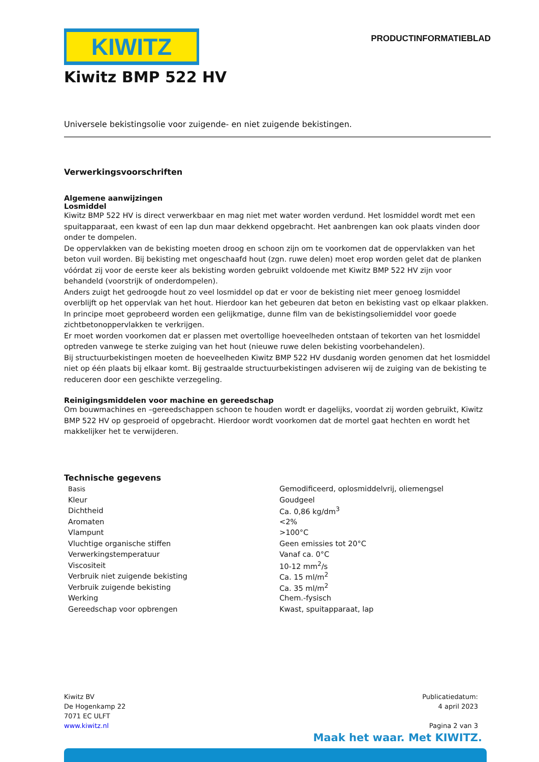KIWITZ
PRODUCTINFORMATIEBLAD
Kiwitz BMP 522 HV
Universele bekistingsolie voor zuigende- en niet zuigende bekistingen.
Verwerkingsvoorschriften
Algemene aanwijzingen
Losmiddel
Kiwitz BMP 522 HV is direct verwerkbaar en mag niet met water worden verdund. Het losmiddel wordt met een spuitapparaat, een kwast of een lap dun maar dekkend opgebracht. Het aanbrengen kan ook plaats vinden door onder te dompelen.
De oppervlakken van de bekisting moeten droog en schoon zijn om te voorkomen dat de oppervlakken van het beton vuil worden. Bij bekisting met ongeschaafd hout (zgn. ruwe delen) moet erop worden gelet dat de planken vóórdat zij voor de eerste keer als bekisting worden gebruikt voldoende met Kiwitz BMP 522 HV zijn voor behandeld (voorstrijk of onderdompelen).
Anders zuigt het gedroogde hout zo veel losmiddel op dat er voor de bekisting niet meer genoeg losmiddel overblijft op het oppervlak van het hout. Hierdoor kan het gebeuren dat beton en bekisting vast op elkaar plakken. In principe moet geprobeerd worden een gelijkmatige, dunne film van de bekistingsoliemiddel voor goede zichtbetonoppervlakken te verkrijgen.
Er moet worden voorkomen dat er plassen met overtollige hoeveelheden ontstaan of tekorten van het losmiddel optreden vanwege te sterke zuiging van het hout (nieuwe ruwe delen bekisting voorbehandelen).
Bij structuurbekistingen moeten de hoeveelheden Kiwitz BMP 522 HV dusdanig worden genomen dat het losmiddel niet op één plaats bij elkaar komt. Bij gestraalde structuurbekistingen adviseren wij de zuiging van de bekisting te reduceren door een geschikte verzegeling.
Reinigingsmiddelen voor machine en gereedschap
Om bouwmachines en –gereedschappen schoon te houden wordt er dagelijks, voordat zij worden gebruikt, Kiwitz BMP 522 HV op gesproeid of opgebracht. Hierdoor wordt voorkomen dat de mortel gaat hechten en wordt het makkelijker het te verwijderen.
Technische gegevens
| Basis | Gemodificeerd, oplosmiddelvrij, oliemengsel |
| Kleur | Goudgeel |
| Dichtheid | Ca. 0,86 kg/dm<sup>3</sup> |
| Aromaten | <2% |
| Vlampunt | >100°C |
| Vluchtige organische stiffen | Geen emissies tot 20°C |
| Verwerkingstemperatuur | Vanaf ca. 0°C |
| Viscositeit | 10-12 mm<sup>2</sup>/s |
| Verbruik niet zuigende bekisting | Ca. 15 ml/m<sup>2</sup> |
| Verbruik zuigende bekisting | Ca. 35 ml/m<sup>2</sup> |
| Werking | Chem.-fysisch |
| Gereedschap voor opbrengen | Kwast, spuitapparaat, lap |
Kiwitz BV
De Hogenkamp 22
7071 EC ULFT
www.kiwitz.nl
Publicatiedatum:
4 april 2023
Pagina 2 van 3
Maak het waar. Met KIWITZ.